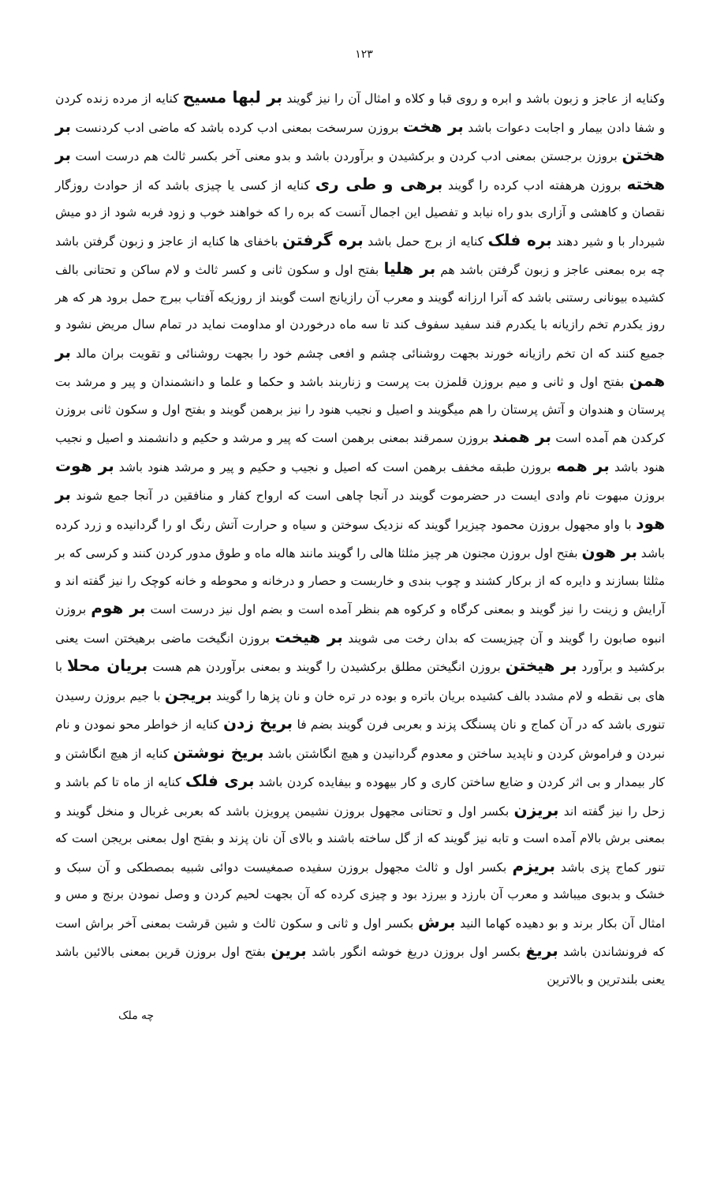۱۲۳
وکنایه از عاجز و زبون باشد و ابره و روی قبا و کلاه و امثال آن را نیز گویند بر لبها مسیح کنایه از مرده زنده کردن و شفا دادن بیمار و اجابت دعوات باشد بر هخت بروزن سرسخت بمعنی ادب کرده باشد که ماضی ادب کردنست بر هختن بروزن برجستن بمعنی ادب کردن و برکشیدن و برآوردن باشد و بدو معنی آخر بکسر ثالث هم درست است بر هخته بروزن هرهفته ادب کرده را گویند برهی و طی ری کنایه از کسی یا چیزی باشد که از حوادث روزگار نقصان و کاهشی و آزاری بدو راه نیابد و تفصیل این اجمال آنست که بره را که خواهند خوب و زود فربه شود از دو میش شیردار با و شیر دهند بره فلک کنایه از برج حمل باشد بره گرفتن باخفای ها کنایه از عاجز و زبون گرفتن باشد چه بره بمعنی عاجز و زبون گرفتن باشد هم بر هلیا بفتح اول و سکون ثانی و کسر ثالث و لام ساکن و تحتانی بالف کشیده بیونانی رستنی باشد که آنرا ارزانه گویند و معرب آن رازیانج است گویند از روزیکه آفتاب ببرج حمل برود هر که هر روز یکدرم تخم رازیانه با یکدرم قند سفید سفوف کند تا سه ماه درخوردن او مداومت نماید در تمام سال مریض نشود و جمیع کنند که ان تخم رازیانه خورند بجهت روشنائی چشم و افعی چشم خود را بجهت روشنائی و تقویت بران مالد بر همن بفتح اول و ثانی و میم بروزن قلمزن بت پرست و زناربند باشد و حکما و علما و دانشمندان و پیر و مرشد بت پرستان و هندوان و آتش پرستان را هم میگویند و اصیل و نجیب هنود را نیز برهمن گویند و بفتح اول و سکون ثانی بروزن کرکدن هم آمده است بر همند بروزن سمرقند بمعنی برهمن است که پیر و مرشد و حکیم و دانشمند و اصیل و نجیب هنود باشد بر همه بروزن طبقه مخفف برهمن است که اصیل و نجیب و حکیم و پیر و مرشد هنود باشد بر هوت بروزن مبهوت نام وادی ایست در حضرموت گویند در آنجا چاهی است که ارواح کفار و منافقین در آنجا جمع شوند بر هود با واو مجهول بروزن محمود چیزیرا گویند که نزدیک سوختن و سیاه و حرارت آتش رنگ او را گردانیده و زرد کرده باشد بر هون بفتح اول بروزن مجنون هر چیز مثلثا هالی را گویند مانند هاله ماه و طوق مدور کردن کنند و کرسی که بر مثلثا بسازند و دایره که از برکار کشند و چوب بندی و خاربست و حصار و درخانه و محوطه و خانه کوچک را نیز گفته اند و آرایش و زینت را نیز گویند و بمعنی کرگاه و کرکوه هم بنظر آمده است و بضم اول نیز درست است بر هوم بروزن انبوه صابون را گویند و آن چیزیست که بدان رخت می شویند بر هیخت بروزن انگیخت ماضی برهیختن است یعنی برکشید و برآورد بر هیختن بروزن انگیختن مطلق برکشیدن را گویند و بمعنی برآوردن هم هست بریان محلا با های بی نقطه و لام مشدد بالف کشیده بریان باتره و بوده در تره خان و نان پزها را گویند بریجن با جیم بروزن رسیدن تنوری باشد که در آن کماج و نان پسنگک پزند و بعربی فرن گویند بضم فا بریخ زدن کنایه از خواطر محو نمودن و نام نبردن و فراموش کردن و ناپدید ساختن و معدوم گردانیدن و هیچ انگاشتن باشد بریخ نوشتن کنایه از هیچ انگاشتن و کار بیمدار و بی اثر کردن و ضایع ساختن کاری و کار بیهوده و بیفایده کردن باشد بری فلک کنایه از ماه تا کم باشد و زحل را نیز گفته اند بریزن بکسر اول و تحتانی مجهول بروزن نشیمن پرویزن باشد که بعربی غربال و منخل گویند و بمعنی برش بالام آمده است و تابه نیز گویند که از گل ساخته باشند و بالای آن نان پزند و بفتح اول بمعنی بریجن است که تنور کماج پزی باشد بریزم بکسر اول و ثالث مجهول بروزن سفیده صمغیست دوائی شبیه بمصطکی و آن سبک و خشک و بدبوی میباشد و معرب آن بارزد و بیرزد بود و چیزی کرده که آن بجهت لحیم کردن و وصل نمودن برنج و مس و امثال آن بکار برند و بو دهیده کهاما النید برش بکسر اول و ثانی و سکون ثالث و شین قرشت بمعنی آخر براش است که فرونشاندن باشد بریغ بکسر اول بروزن دریغ خوشه انگور باشد برین بفتح اول بروزن قرین بمعنی بالائین باشد یعنی بلندترین و بالاترین
چه ملک